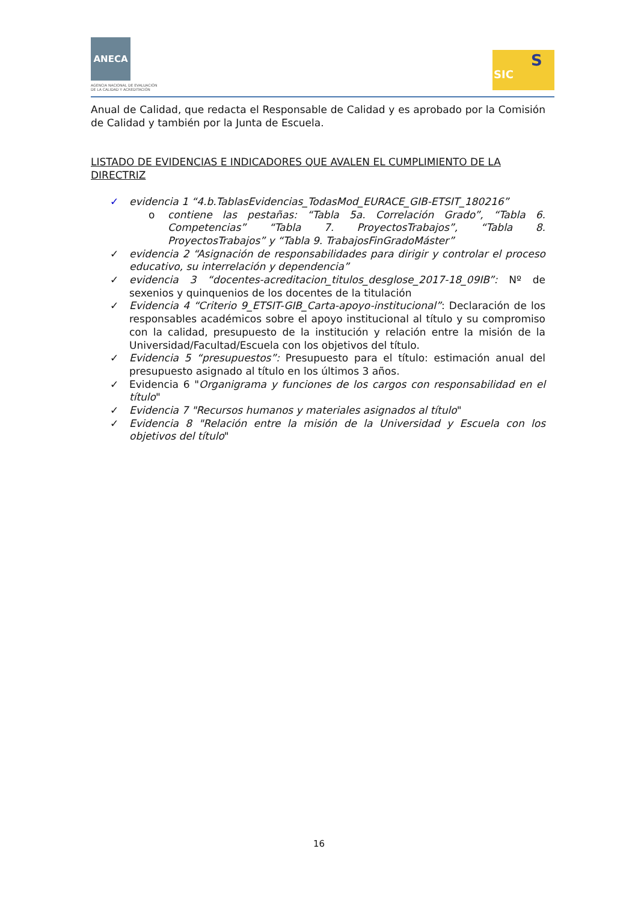ANECA
AGENCIA NACIONAL DE EVALUACIÓN
DE LA CALIDAD Y ACREDITACIÓN
SIC
S
Anual de Calidad, que redacta el Responsable de Calidad y es aprobado por la Comisión de Calidad y también por la Junta de Escuela.
LISTADO DE EVIDENCIAS E INDICADORES QUE AVALEN EL CUMPLIMIENTO DE LA DIRECTRIZ
✓ evidencia 1 “4.b.TablasEvidencias_TodasMod_EURACE_GIB-ETSIT_180216”
o contiene las pestañas: “Tabla 5a. Correlación Grado”, “Tabla 6. Competencias” “Tabla 7. ProyectosTrabajos”, “Tabla 8. ProyectosTrabajos” y “Tabla 9. TrabajosFinGradoMáster”
✓ evidencia 2 “Asignación de responsabilidades para dirigir y controlar el proceso educativo, su interrelación y dependencia”
✓ evidencia 3 “docentes-acreditacion_titulos_desglose_2017-18_09IB”: Nº de sexenios y quinquenios de los docentes de la titulación
✓ Evidencia 4 “Criterio 9_ETSIT-GIB_Carta-apoyo-institucional”: Declaración de los responsables académicos sobre el apoyo institucional al título y su compromiso con la calidad, presupuesto de la institución y relación entre la misión de la Universidad/Facultad/Escuela con los objetivos del título.
✓ Evidencia 5 “presupuestos”: Presupuesto para el título: estimación anual del presupuesto asignado al título en los últimos 3 años.
✓ Evidencia 6 "Organigrama y funciones de los cargos con responsabilidad en el título"
✓ Evidencia 7 "Recursos humanos y materiales asignados al título"
✓ Evidencia 8 "Relación entre la misión de la Universidad y Escuela con los objetivos del título"
16